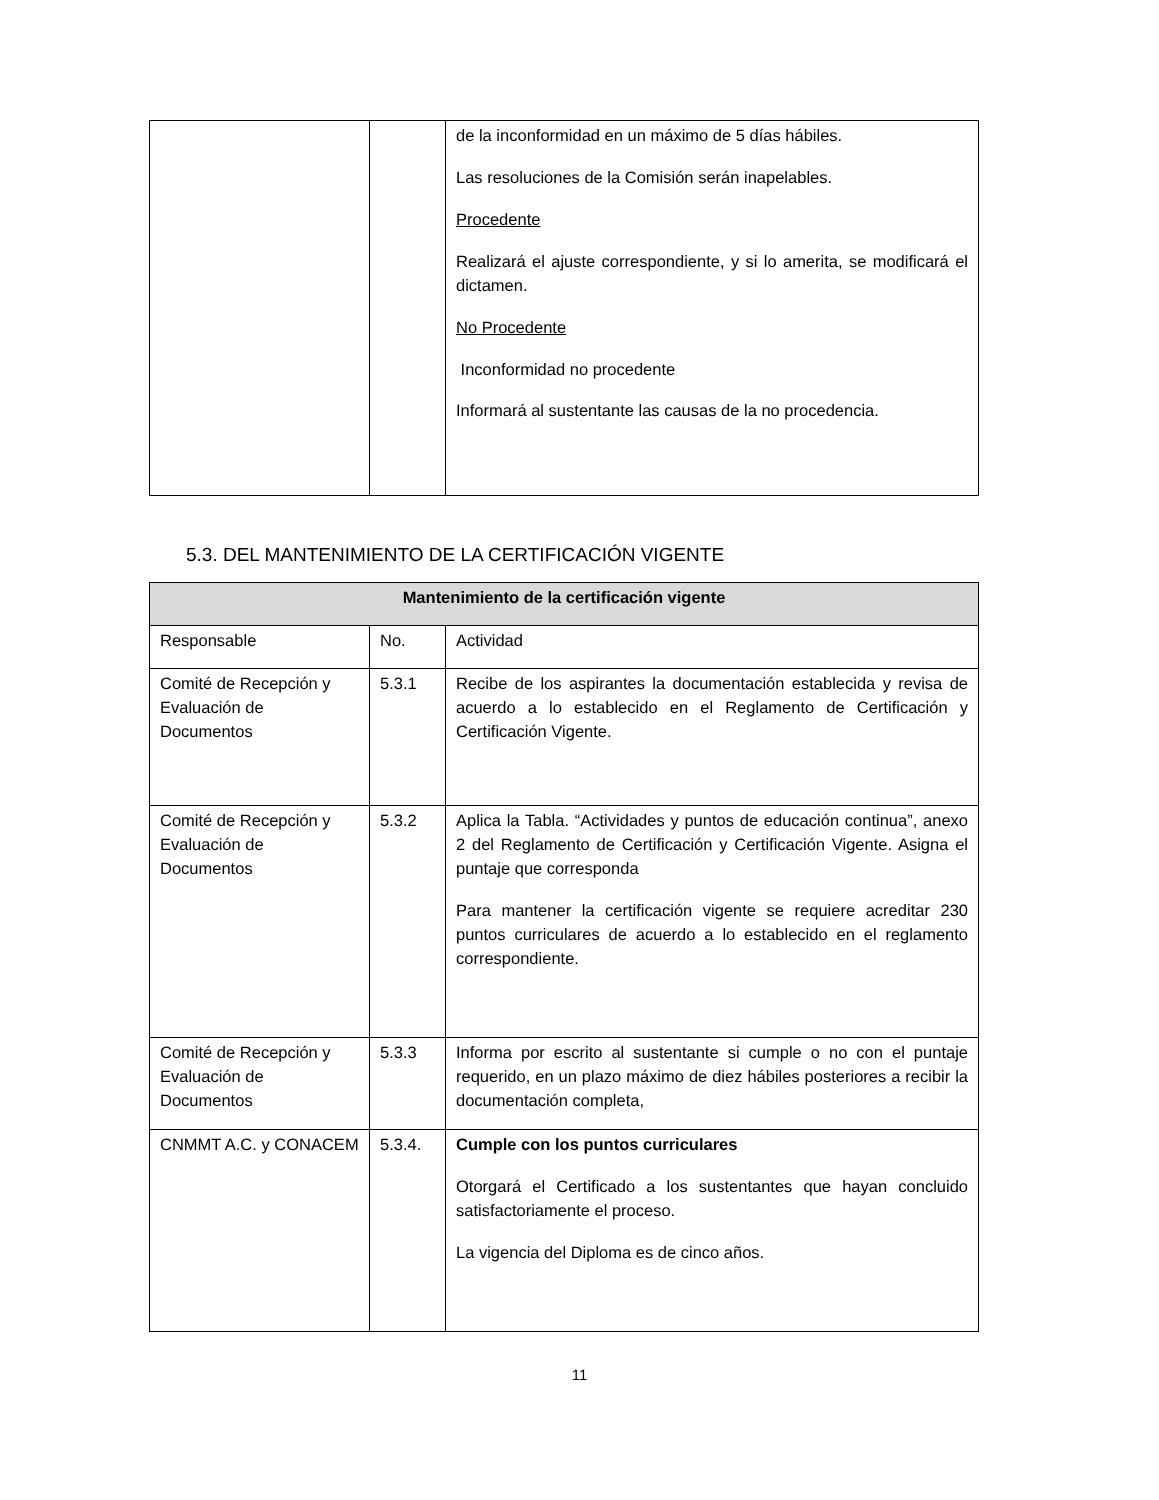| | | de la inconformidad en un máximo de 5 días hábiles. Las resoluciones de la Comisión serán inapelables. Procedente Realizará el ajuste correspondiente, y si lo amerita, se modificará el dictamen. No Procedente Inconformidad no procedente Informará al sustentante las causas de la no procedencia. |
5.3. DEL MANTENIMIENTO DE LA CERTIFICACIÓN VIGENTE
| Mantenimiento de la certificación vigente | | |
| --- | --- | --- |
| Responsable | No. | Actividad |
| Comité de Recepción y Evaluación de Documentos | 5.3.1 | Recibe de los aspirantes la documentación establecida y revisa de acuerdo a lo establecido en el Reglamento de Certificación y Certificación Vigente. |
| Comité de Recepción y Evaluación de Documentos | 5.3.2 | Aplica la Tabla. “Actividades y puntos de educación continua”, anexo 2 del Reglamento de Certificación y Certificación Vigente. Asigna el puntaje que corresponda Para mantener la certificación vigente se requiere acreditar 230 puntos curriculares de acuerdo a lo establecido en el reglamento correspondiente. |
| Comité de Recepción y Evaluación de Documentos | 5.3.3 | Informa por escrito al sustentante si cumple o no con el puntaje requerido, en un plazo máximo de diez hábiles posteriores a recibir la documentación completa, |
| CNMMT A.C. y CONACEM | 5.3.4. | Cumple con los puntos curriculares Otorgará el Certificado a los sustentantes que hayan concluido satisfactoriamente el proceso. La vigencia del Diploma es de cinco años. |
11